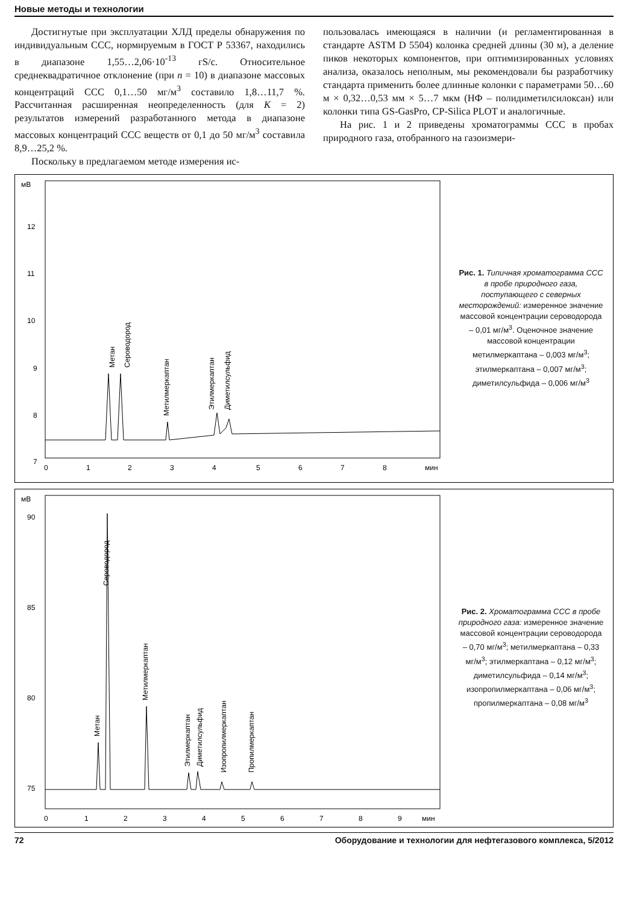Новые методы и технологии
Достигнутые при эксплуатации ХЛД пределы обнаружения по индивидуальным ССС, нормируемым в ГОСТ Р 53367, находились в диапазоне 1,55…2,06·10<sup>-13</sup> гS/c. Относительное среднеквадратичное отклонение (при n = 10) в диапазоне массовых концентраций ССС 0,1…50 мг/м<sup>3</sup> составило 1,8…11,7 %. Рассчитанная расширенная неопределенность (для K = 2) результатов измерений разработанного метода в диапазоне массовых концентраций ССС веществ от 0,1 до 50 мг/м<sup>3</sup> составила 8,9…25,2 %.
Поскольку в предлагаемом методе измерения ис-
пользовалась имеющаяся в наличии (и регламентированная в стандарте ASTM D 5504) колонка средней длины (30 м), а деление пиков некоторых компонентов, при оптимизированных условиях анализа, оказалось неполным, мы рекомендовали бы разработчику стандарта применить более длинные колонки с параметрами 50…60 м × 0,32…0,53 мм × 5…7 мкм (НФ – полидиметилсилоксан) или колонки типа GS-GasPro, CP-Silica PLOT и аналогичные.
На рис. 1 и 2 приведены хроматограммы ССС в пробах природного газа, отобранного на газоизмери-
мВ
12
11
10
9
8
7
0
1
2
3
4
5
6
7
8
мин
Метан
Сероводород
Метилмеркаптан
Этилмеркаптан
Диметилсульфид
Рис. 1. Типичная хроматограмма ССС в пробе природного газа, поступающего с северных месторождений: измеренное значение массовой концентрации сероводорода – 0,01 мг/м<sup>3</sup>. Оценочное значение массовой концентрации метилмеркаптана – 0,003 мг/м<sup>3</sup>; этилмеркаптана – 0,007 мг/м<sup>3</sup>; диметилсульфида – 0,006 мг/м<sup>3</sup>
мВ
90
85
80
75
0
1
2
3
4
5
6
7
8
9
мин
Метан
Сероводород
Метилмеркаптан
Этилмеркаптан
Диметилсульфид
Изопропилмеркаптан
Пропилмеркаптан
Рис. 2. Хроматограмма ССС в пробе природного газа: измеренное значение массовой концентрации сероводорода – 0,70 мг/м<sup>3</sup>; метилмеркаптана – 0,33 мг/м<sup>3</sup>; этилмеркаптана – 0,12 мг/м<sup>3</sup>; диметилсульфида – 0,14 мг/м<sup>3</sup>; изопропилмеркаптана – 0,06 мг/м<sup>3</sup>; пропилмеркаптана – 0,08 мг/м<sup>3</sup>
72 Оборудование и технологии для нефтегазового комплекса, 5/2012